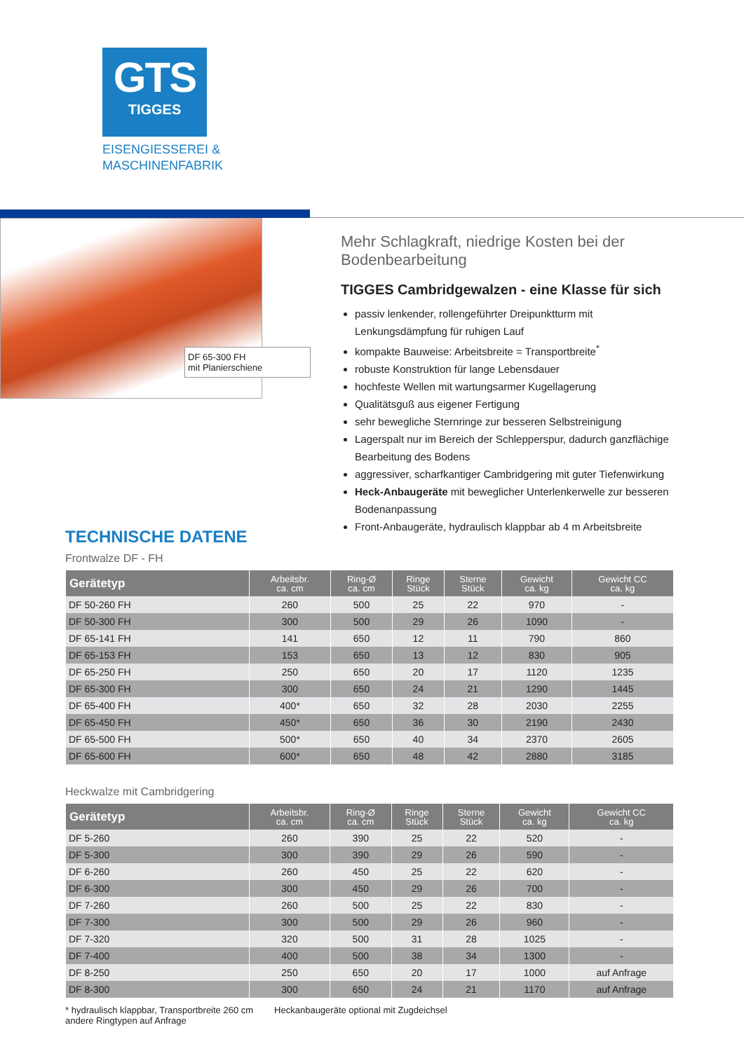GTS
TIGGES
EISENGIESSEREI &
MASCHINENFABRIK
DF 65-300 FH
mit Planierschiene
Mehr Schlagkraft, niedrige Kosten bei der Bodenbearbeitung
TIGGES Cambridgewalzen - eine Klasse für sich
passiv lenkender, rollengeführter Dreipunktturm mit Lenkungsdämpfung für ruhigen Lauf
kompakte Bauweise: Arbeitsbreite = Transportbreite<sup>*</sup>
robuste Konstruktion für lange Lebensdauer
hochfeste Wellen mit wartungsarmer Kugellagerung
Qualitätsguß aus eigener Fertigung
sehr bewegliche Sternringe zur besseren Selbstreinigung
Lagerspalt nur im Bereich der Schlepperspur, dadurch ganzflächige Bearbeitung des Bodens
aggressiver, scharfkantiger Cambridgering mit guter Tiefenwirkung
Heck-Anbaugeräte mit beweglicher Unterlenkerwelle zur besseren Bodenanpassung
Front-Anbaugeräte, hydraulisch klappbar ab 4 m Arbeitsbreite
TECHNISCHE DATENE
Frontwalze DF - FH
| Gerätetyp | Arbeitsbr. ca. cm | Ring-Ø ca. cm | Ringe Stück | Sterne Stück | Gewicht ca. kg | Gewicht CC ca. kg |
| --- | --- | --- | --- | --- | --- | --- |
| DF 50-260 FH | 260 | 500 | 25 | 22 | 970 | - |
| DF 50-300 FH | 300 | 500 | 29 | 26 | 1090 | - |
| DF 65-141 FH | 141 | 650 | 12 | 11 | 790 | 860 |
| DF 65-153 FH | 153 | 650 | 13 | 12 | 830 | 905 |
| DF 65-250 FH | 250 | 650 | 20 | 17 | 1120 | 1235 |
| DF 65-300 FH | 300 | 650 | 24 | 21 | 1290 | 1445 |
| DF 65-400 FH | 400* | 650 | 32 | 28 | 2030 | 2255 |
| DF 65-450 FH | 450* | 650 | 36 | 30 | 2190 | 2430 |
| DF 65-500 FH | 500* | 650 | 40 | 34 | 2370 | 2605 |
| DF 65-600 FH | 600* | 650 | 48 | 42 | 2880 | 3185 |
Heckwalze mit Cambridgering
| Gerätetyp | Arbeitsbr. ca. cm | Ring-Ø ca. cm | Ringe Stück | Sterne Stück | Gewicht ca. kg | Gewicht CC ca. kg |
| --- | --- | --- | --- | --- | --- | --- |
| DF 5-260 | 260 | 390 | 25 | 22 | 520 | - |
| DF 5-300 | 300 | 390 | 29 | 26 | 590 | - |
| DF 6-260 | 260 | 450 | 25 | 22 | 620 | - |
| DF 6-300 | 300 | 450 | 29 | 26 | 700 | - |
| DF 7-260 | 260 | 500 | 25 | 22 | 830 | - |
| DF 7-300 | 300 | 500 | 29 | 26 | 960 | - |
| DF 7-320 | 320 | 500 | 31 | 28 | 1025 | - |
| DF 7-400 | 400 | 500 | 38 | 34 | 1300 | - |
| DF 8-250 | 250 | 650 | 20 | 17 | 1000 | auf Anfrage |
| DF 8-300 | 300 | 650 | 24 | 21 | 1170 | auf Anfrage |
* hydraulisch klappbar, Transportbreite 260 cm
andere Ringtypen auf Anfrage
Heckanbaugeräte optional mit Zugdeichsel